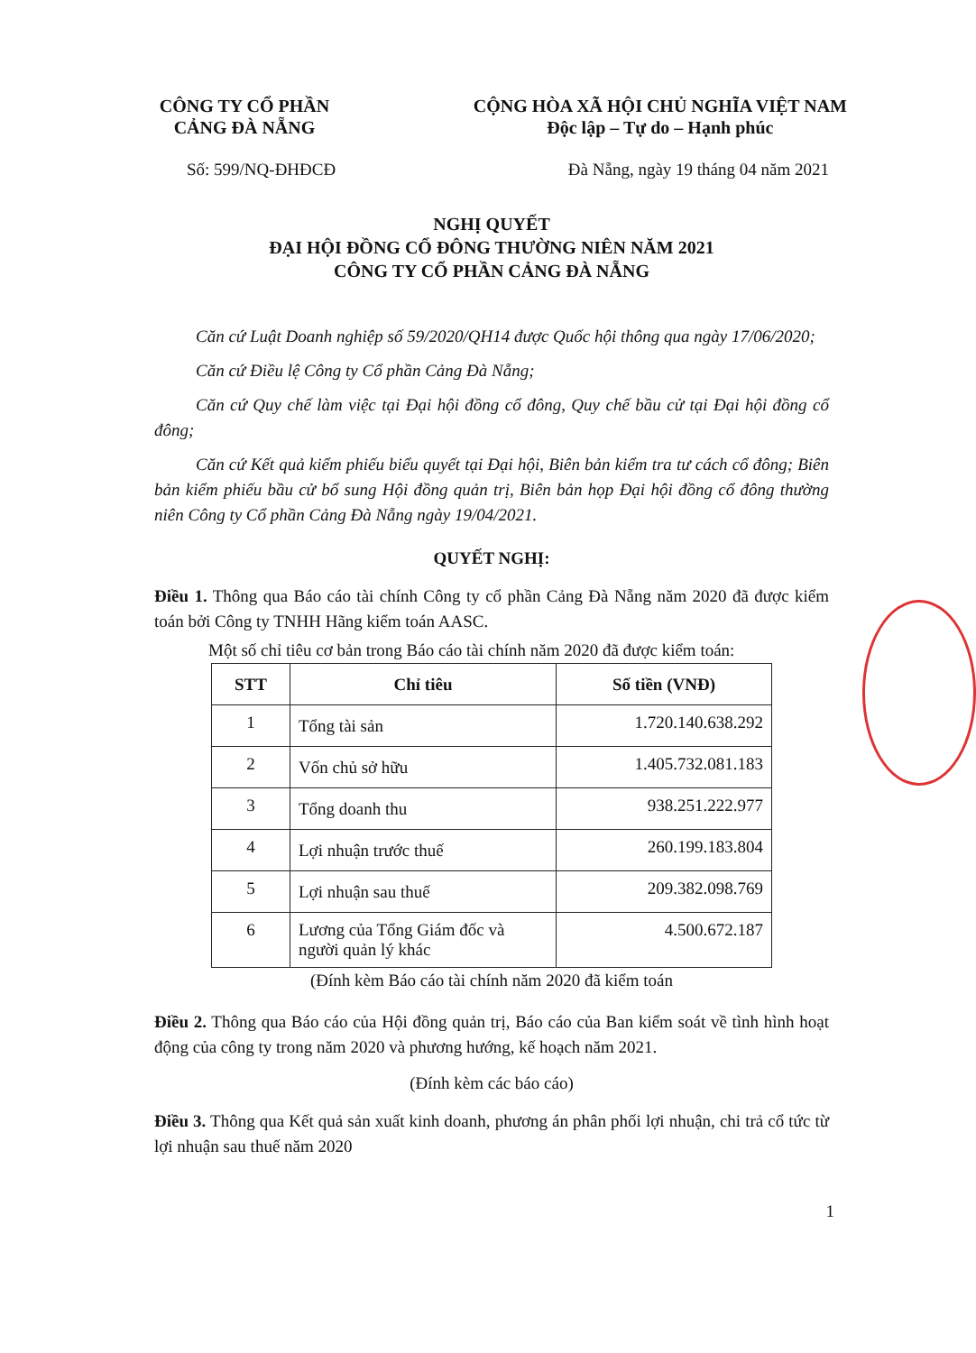CÔNG TY CỔ PHẦN
CẢNG ĐÀ NẴNG
CỘNG HÒA XÃ HỘI CHỦ NGHĨA VIỆT NAM
Độc lập – Tự do – Hạnh phúc
Số: 599/NQ-ĐHĐCĐ Đà Nẵng, ngày 19 tháng 04 năm 2021
NGHỊ QUYẾT
ĐẠI HỘI ĐỒNG CỔ ĐÔNG THƯỜNG NIÊN NĂM 2021
CÔNG TY CỔ PHẦN CẢNG ĐÀ NẴNG
Căn cứ Luật Doanh nghiệp số 59/2020/QH14 được Quốc hội thông qua ngày 17/06/2020;
Căn cứ Điều lệ Công ty Cổ phần Cảng Đà Nẵng;
Căn cứ Quy chế làm việc tại Đại hội đồng cổ đông, Quy chế bầu cử tại Đại hội đồng cổ đông;
Căn cứ Kết quả kiểm phiếu biểu quyết tại Đại hội, Biên bản kiểm tra tư cách cổ đông; Biên bản kiểm phiếu bầu cử bổ sung Hội đồng quản trị, Biên bản họp Đại hội đồng cổ đông thường niên Công ty Cổ phần Cảng Đà Nẵng ngày 19/04/2021.
QUYẾT NGHỊ:
Điều 1. Thông qua Báo cáo tài chính Công ty cổ phần Cảng Đà Nẵng năm 2020 đã được kiểm toán bởi Công ty TNHH Hãng kiểm toán AASC.
Một số chỉ tiêu cơ bản trong Báo cáo tài chính năm 2020 đã được kiểm toán:
| STT | Chỉ tiêu | Số tiền (VNĐ) |
| --- | --- | --- |
| 1 | Tổng tài sản | 1.720.140.638.292 |
| 2 | Vốn chủ sở hữu | 1.405.732.081.183 |
| 3 | Tổng doanh thu | 938.251.222.977 |
| 4 | Lợi nhuận trước thuế | 260.199.183.804 |
| 5 | Lợi nhuận sau thuế | 209.382.098.769 |
| 6 | Lương của Tổng Giám đốc và người quản lý khác | 4.500.672.187 |
(Đính kèm Báo cáo tài chính năm 2020 đã kiểm toán
Điều 2. Thông qua Báo cáo của Hội đồng quản trị, Báo cáo của Ban kiểm soát về tình hình hoạt động của công ty trong năm 2020 và phương hướng, kế hoạch năm 2021.
(Đính kèm các báo cáo)
Điều 3. Thông qua Kết quả sản xuất kinh doanh, phương án phân phối lợi nhuận, chi trả cổ tức từ lợi nhuận sau thuế năm 2020
1